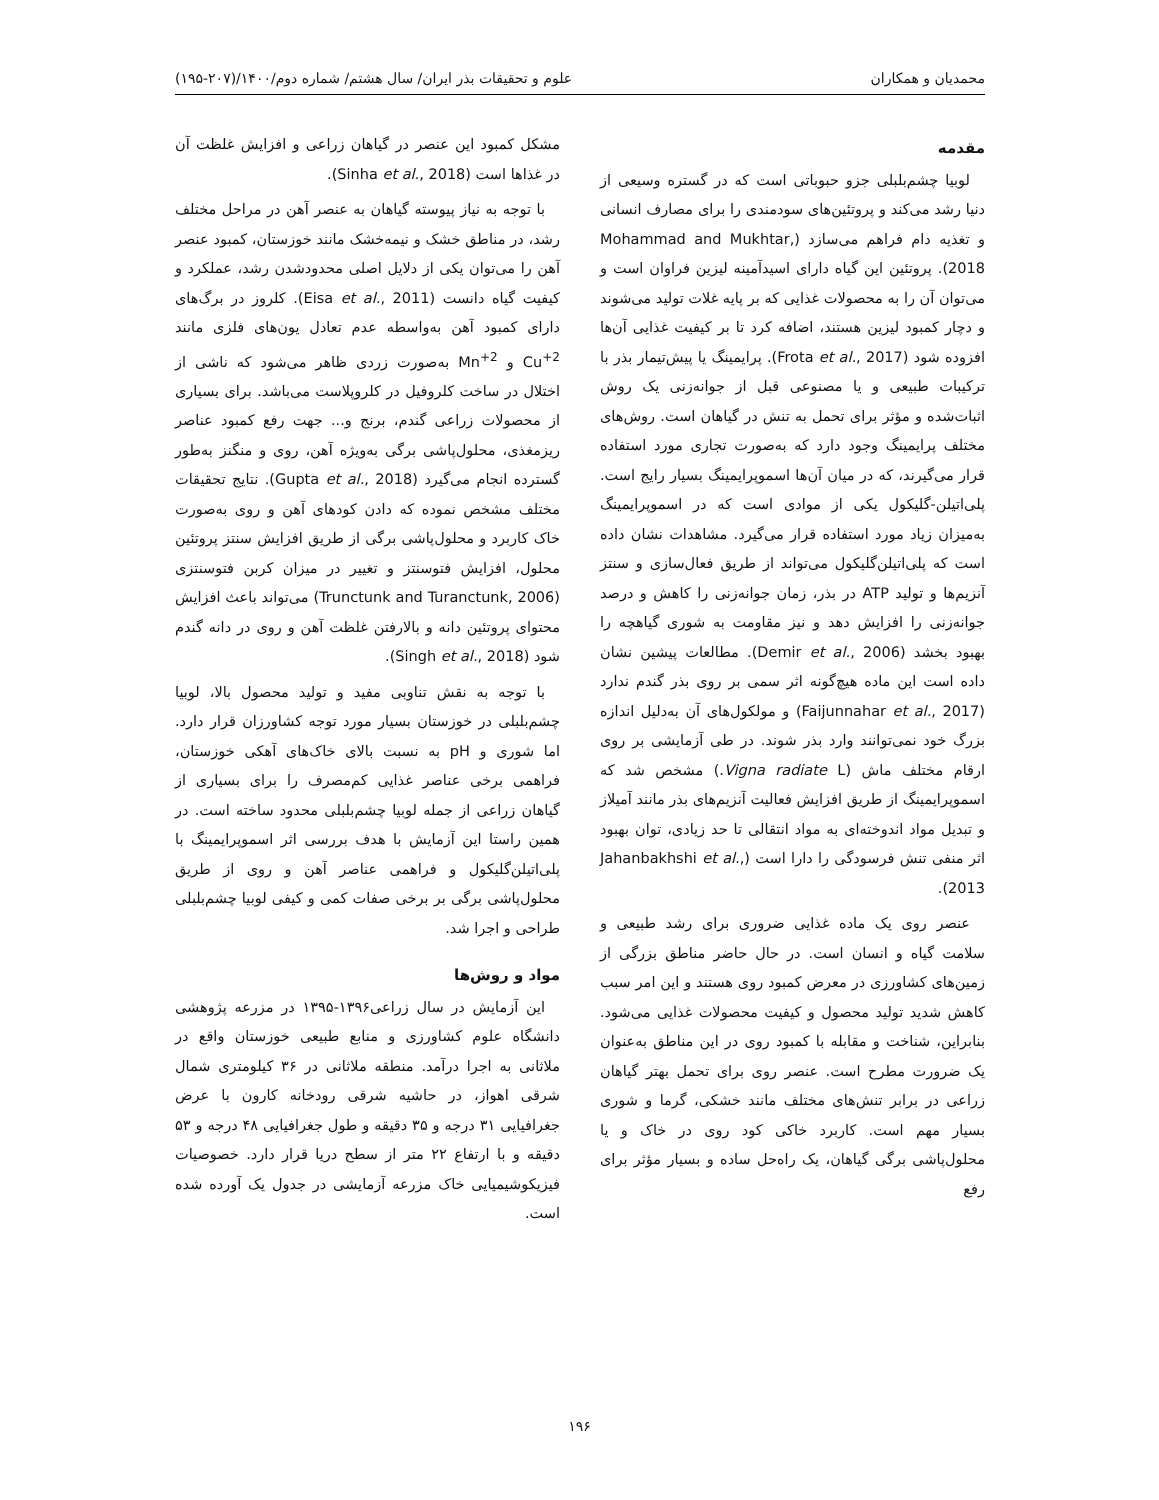محمدیان و همکاران علوم و تحقیقات بذر ایران/ سال هشتم/ شماره دوم/۱۴۰۰/(۲۰۷-۱۹۵)
مقدمه
لوبیا چشم‌بلبلی جزو حبوباتی است که در گستره وسیعی از دنیا رشد می‌کند و پروتئین‌های سودمندی را برای مصارف انسانی و تغذیه دام فراهم می‌سازد (Mohammad and Mukhtar, 2018). پروتئین این گیاه دارای اسیدآمینه لیزین فراوان است و می‌توان آن را به محصولات غذایی که بر پایه غلات تولید می‌شوند و دچار کمبود لیزین هستند، اضافه کرد تا بر کیفیت غذایی آن‌ها افزوده شود (Frota et al., 2017). پرایمینگ یا پیش‌تیمار بذر با ترکیبات طبیعی و یا مصنوعی قبل از جوانه‌زنی یک روش اثبات‌شده و مؤثر برای تحمل به تنش در گیاهان است. روش‌های مختلف پرایمینگ وجود دارد که به‌صورت تجاری مورد استفاده قرار می‌گیرند، که در میان آن‌ها اسموپرایمینگ بسیار رایج است. پلی‌اتیلن-گلیکول یکی از موادی است که در اسموپرایمینگ به‌میزان زیاد مورد استفاده قرار می‌گیرد. مشاهدات نشان داده است که پلی‌اتیلن‌گلیکول می‌تواند از طریق فعال‌سازی و سنتز آنزیم‌ها و تولید ATP در بذر، زمان جوانه‌زنی را کاهش و درصد جوانه‌زنی را افزایش دهد و نیز مقاومت به شوری گیاهچه را بهبود بخشد (Demir et al., 2006). مطالعات پیشین نشان داده است این ماده هیچ‌گونه اثر سمی بر روی بذر گندم ندارد (Faijunnahar et al., 2017) و مولکول‌های آن به‌دلیل اندازه بزرگ خود نمی‌توانند وارد بذر شوند. در طی آزمایشی بر روی ارقام مختلف ماش (Vigna radiate L.) مشخص شد که اسموپرایمینگ از طریق افزایش فعالیت آنزیم‌های بذر مانند آمیلاز و تبدیل مواد اندوخته‌ای به مواد انتقالی تا حد زیادی، توان بهبود اثر منفی تنش فرسودگی را دارا است (Jahanbakhshi et al., 2013).
عنصر روی یک ماده غذایی ضروری برای رشد طبیعی و سلامت گیاه و انسان است. در حال حاضر مناطق بزرگی از زمین‌های کشاورزی در معرض کمبود روی هستند و این امر سبب کاهش شدید تولید محصول و کیفیت محصولات غذایی می‌شود. بنابراین، شناخت و مقابله با کمبود روی در این مناطق به‌عنوان یک ضرورت مطرح است. عنصر روی برای تحمل بهتر گیاهان زراعی در برابر تنش‌های مختلف مانند خشکی، گرما و شوری بسیار مهم است. کاربرد خاکی کود روی در خاک و یا محلول‌پاشی برگی گیاهان، یک راه‌حل ساده و بسیار مؤثر برای رفع
مشکل کمبود این عنصر در گیاهان زراعی و افزایش غلظت آن در غذاها است (Sinha et al., 2018).
با توجه به نیاز پیوسته گیاهان به عنصر آهن در مراحل مختلف رشد، در مناطق خشک و نیمه‌خشک مانند خوزستان، کمبود عنصر آهن را می‌توان یکی از دلایل اصلی محدودشدن رشد، عملکرد و کیفیت گیاه دانست (Eisa et al., 2011). کلروز در برگ‌های دارای کمبود آهن به‌واسطه عدم تعادل یون‌های فلزی مانند Cu<sup>+2</sup> و Mn<sup>+2</sup> به‌صورت زردی ظاهر می‌شود که ناشی از اختلال در ساخت کلروفیل در کلروپلاست می‌باشد. برای بسیاری از محصولات زراعی گندم، برنج و... جهت رفع کمبود عناصر ریزمغذی، محلول‌پاشی برگی به‌ویژه آهن، روی و منگنز به‌طور گسترده انجام می‌گیرد (Gupta et al., 2018). نتایج تحقیقات مختلف مشخص نموده که دادن کودهای آهن و روی به‌صورت خاک کاربرد و محلول‌پاشی برگی از طریق افزایش سنتز پروتئین محلول، افزایش فتوسنتز و تغییر در میزان کربن فتوسنتزی (Trunctunk and Turanctunk, 2006) می‌تواند باعث افزایش محتوای پروتئین دانه و بالارفتن غلظت آهن و روی در دانه گندم شود (Singh et al., 2018).
با توجه به نقش تناوبی مفید و تولید محصول بالا، لوبیا چشم‌بلبلی در خوزستان بسیار مورد توجه کشاورزان قرار دارد. اما شوری و pH به نسبت بالای خاک‌های آهکی خوزستان، فراهمی برخی عناصر غذایی کم‌مصرف را برای بسیاری از گیاهان زراعی از جمله لوبیا چشم‌بلبلی محدود ساخته است. در همین راستا این آزمایش با هدف بررسی اثر اسموپرایمینگ با پلی‌اتیلن‌گلیکول و فراهمی عناصر آهن و روی از طریق محلول‌پاشی برگی بر برخی صفات کمی و کیفی لوبیا چشم‌بلبلی طراحی و اجرا شد.
مواد و روش‌ها
این آزمایش در سال زراعی۱۳۹۶-۱۳۹۵ در مزرعه پژوهشی دانشگاه علوم کشاورزی و منابع طبیعی خوزستان واقع در ملاثانی به اجرا درآمد. منطقه ملاثانی در ۳۶ کیلومتری شمال شرقی اهواز، در حاشیه شرقی رودخانه کارون با عرض جغرافیایی ۳۱ درجه و ۳۵ دقیقه و طول جغرافیایی ۴۸ درجه و ۵۳ دقیقه و با ارتفاع ۲۲ متر از سطح دریا قرار دارد. خصوصیات فیزیکوشیمیایی خاک مزرعه آزمایشی در جدول یک آورده شده است.
۱۹۶